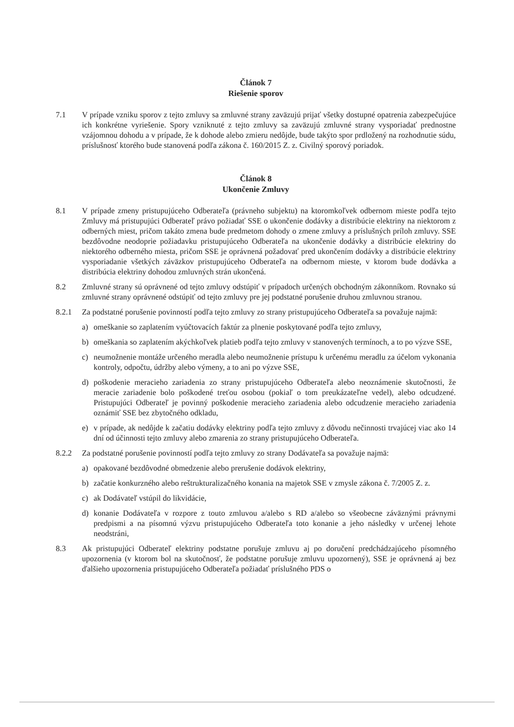Článok 7
Riešenie sporov
7.1 V prípade vzniku sporov z tejto zmluvy sa zmluvné strany zaväzujú prijať všetky dostupné opatrenia zabezpečujúce ich konkrétne vyriešenie. Spory vzniknuté z tejto zmluvy sa zaväzujú zmluvné strany vysporiadať prednostne vzájomnou dohodu a v prípade, že k dohode alebo zmieru nedôjde, bude takýto spor prdložený na rozhodnutie súdu, príslušnosť ktorého bude stanovená podľa zákona č. 160/2015 Z. z. Civilný sporový poriadok.
Článok 8
Ukončenie Zmluvy
8.1 V prípade zmeny pristupujúceho Odberateľa (právneho subjektu) na ktoromkoľvek odbernom mieste podľa tejto Zmluvy má pristupujúci Odberateľ právo požiadať SSE o ukončenie dodávky a distribúcie elektriny na niektorom z odberných miest, pričom takáto zmena bude predmetom dohody o zmene zmluvy a príslušných príloh zmluvy. SSE bezdôvodne neodoprie požiadavku pristupujúceho Odberateľa na ukončenie dodávky a distribúcie elektriny do niektorého odberného miesta, pričom SSE je oprávnená požadovať pred ukončením dodávky a distribúcie elektriny vysporiadanie všetkých záväzkov pristupujúceho Odberateľa na odbernom mieste, v ktorom bude dodávka a distribúcia elektriny dohodou zmluvných strán ukončená.
8.2 Zmluvné strany sú oprávnené od tejto zmluvy odstúpiť v prípadoch určených obchodným zákonníkom. Rovnako sú zmluvné strany oprávnené odstúpiť od tejto zmluvy pre jej podstatné porušenie druhou zmluvnou stranou.
8.2.1 Za podstatné porušenie povinností podľa tejto zmluvy zo strany pristupujúceho Odberateľa sa považuje najmä:
a) omeškanie so zaplatením vyúčtovacích faktúr za plnenie poskytované podľa tejto zmluvy,
b) omeškania so zaplatením akýchkoľvek platieb podľa tejto zmluvy v stanovených termínoch, a to po výzve SSE,
c) neumožnenie montáže určeného meradla alebo neumožnenie prístupu k určenému meradlu za účelom vykonania kontroly, odpočtu, údržby alebo výmeny, a to ani po výzve SSE,
d) poškodenie meracieho zariadenia zo strany pristupujúceho Odberateľa alebo neoznámenie skutočnosti, že meracie zariadenie bolo poškodené treťou osobou (pokiaľ o tom preukázateľne vedel), alebo odcudzené. Pristupujúci Odberateľ je povinný poškodenie meracieho zariadenia alebo odcudzenie meracieho zariadenia oznámiť SSE bez zbytočného odkladu,
e) v prípade, ak nedôjde k začatiu dodávky elektriny podľa tejto zmluvy z dôvodu nečinnosti trvajúcej viac ako 14 dní od účinnosti tejto zmluvy alebo zmarenia zo strany pristupujúceho Odberateľa.
8.2.2 Za podstatné porušenie povinností podľa tejto zmluvy zo strany Dodávateľa sa považuje najmä:
a) opakované bezdôvodné obmedzenie alebo prerušenie dodávok elektriny,
b) začatie konkurzného alebo reštrukturalizačného konania na majetok SSE v zmysle zákona č. 7/2005 Z. z.
c) ak Dodávateľ vstúpil do likvidácie,
d) konanie Dodávateľa v rozpore z touto zmluvou a/alebo s RD a/alebo so všeobecne záväznými právnymi predpismi a na písomnú výzvu pristupujúceho Odberateľa toto konanie a jeho následky v určenej lehote neodstráni,
8.3 Ak pristupujúci Odberateľ elektriny podstatne porušuje zmluvu aj po doručení predchádzajúceho písomného upozornenia (v ktorom bol na skutočnosť, že podstatne porušuje zmluvu upozornený), SSE je oprávnená aj bez ďalšieho upozornenia pristupujúceho Odberateľa požiadať príslušného PDS o